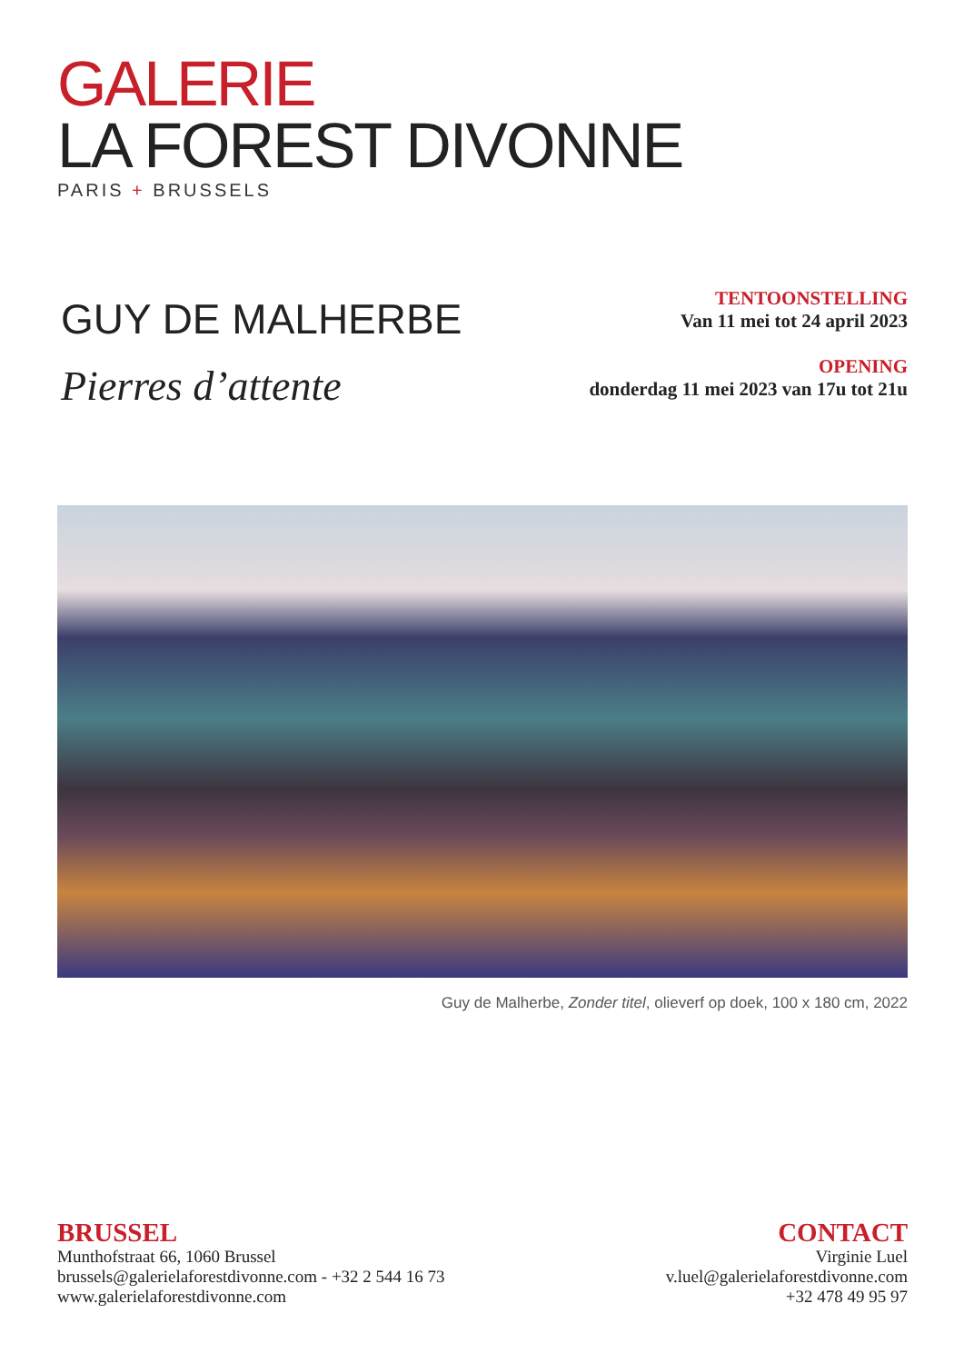GALERIE
LA FOREST DIVONNE
PARIS + BRUSSELS
GUY DE MALHERBE
Pierres d’attente
TENTOONSTELLING
Van 11 mei tot 24 april 2023
OPENING
donderdag 11 mei 2023 van 17u tot 21u
Guy de Malherbe, Zonder titel, olieverf op doek, 100 x 180 cm, 2022
BRUSSEL
Munthofstraat 66, 1060 Brussel
brussels@galerielaforestdivonne.com - +32 2 544 16 73
www.galerielaforestdivonne.com
CONTACT
Virginie Luel
v.luel@galerielaforestdivonne.com
+32 478 49 95 97